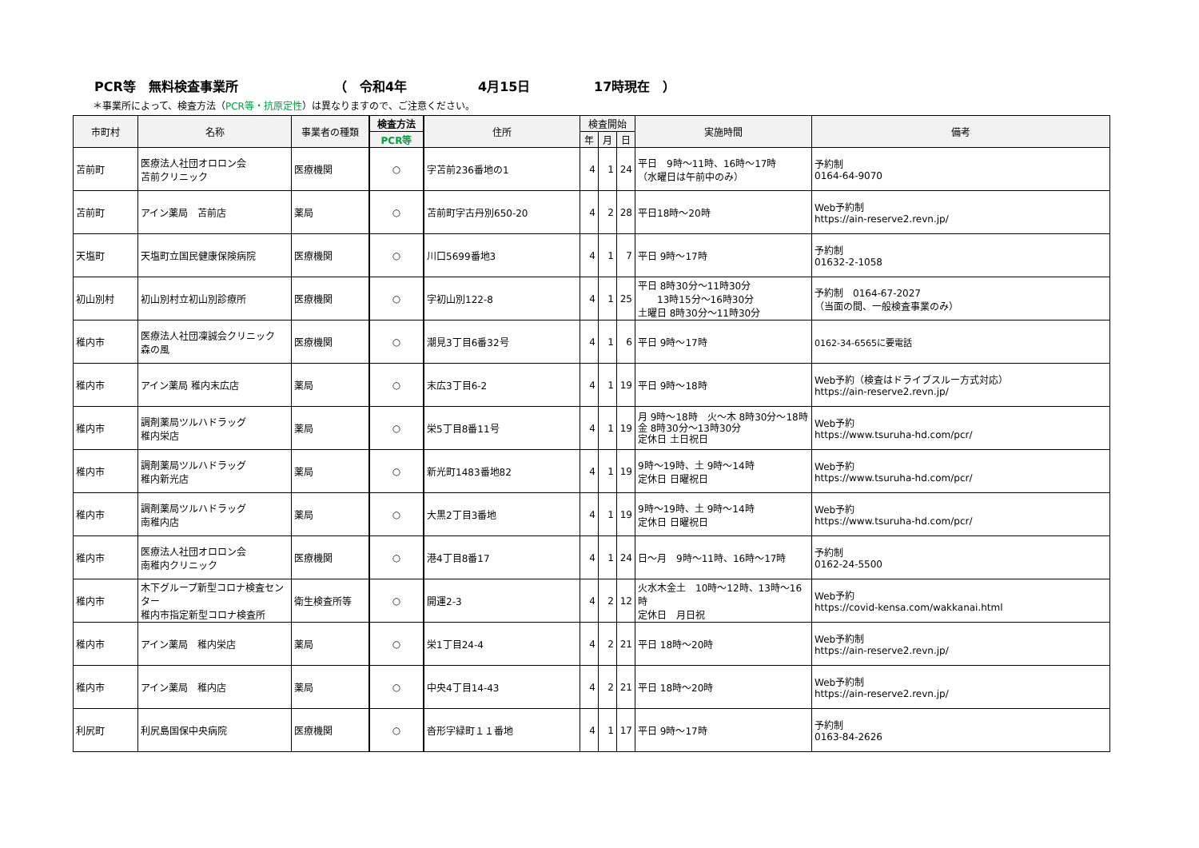PCR等　無料検査事業所 （　令和4年 4月15日 17時現在　）
＊事業所によって、検査方法（PCR等・抗原定性）は異なりますので、ご注意ください。
| 市町村 | 名称 | 事業者の種類 | 検査方法 | 住所 | 検査開始 | | | 実施時間 | 備考 |
| --- | --- | --- | --- | --- | --- | --- | --- | --- | --- |
| | | | PCR等 | | 年 | 月 | 日 | | |
| 苫前町 | 医療法人社団オロロン会 苫前クリニック | 医療機関 | ○ | 字苫前236番地の1 | 4 | 1 | 24 | 平日 9時～11時、16時～17時 （水曜日は午前中のみ） | 予約制 0164-64-9070 |
| 苫前町 | アイン薬局 苫前店 | 薬局 | ○ | 苫前町字古丹別650-20 | 4 | 2 | 28 | 平日18時～20時 | Web予約制 https://ain-reserve2.revn.jp/ |
| 天塩町 | 天塩町立国民健康保険病院 | 医療機関 | ○ | 川口5699番地3 | 4 | 1 | 7 | 平日 9時～17時 | 予約制 01632-2-1058 |
| 初山別村 | 初山別村立初山別診療所 | 医療機関 | ○ | 字初山別122-8 | 4 | 1 | 25 | 平日 8時30分～11時30分 13時15分～16時30分 土曜日 8時30分～11時30分 | 予約制 0164-67-2027 （当面の間、一般検査事業のみ） |
| 稚内市 | 医療法人社団凜誠会クリニック 森の風 | 医療機関 | ○ | 潮見3丁目6番32号 | 4 | 1 | 6 | 平日 9時～17時 | 0162-34-6565に要電話 |
| 稚内市 | アイン薬局 稚内末広店 | 薬局 | ○ | 末広3丁目6-2 | 4 | 1 | 19 | 平日 9時～18時 | Web予約（検査はドライブスルー方式対応） https://ain-reserve2.revn.jp/ |
| 稚内市 | 調剤薬局ツルハドラッグ 稚内栄店 | 薬局 | ○ | 栄5丁目8番11号 | 4 | 1 | 19 | 月 9時～18時 火～木 8時30分～18時 金 8時30分～13時30分 定休日 土日祝日 | Web予約 https://www.tsuruha-hd.com/pcr/ |
| 稚内市 | 調剤薬局ツルハドラッグ 稚内新光店 | 薬局 | ○ | 新光町1483番地82 | 4 | 1 | 19 | 9時～19時、土 9時～14時 定休日 日曜祝日 | Web予約 https://www.tsuruha-hd.com/pcr/ |
| 稚内市 | 調剤薬局ツルハドラッグ 南稚内店 | 薬局 | ○ | 大黒2丁目3番地 | 4 | 1 | 19 | 9時～19時、土 9時～14時 定休日 日曜祝日 | Web予約 https://www.tsuruha-hd.com/pcr/ |
| 稚内市 | 医療法人社団オロロン会 南稚内クリニック | 医療機関 | ○ | 港4丁目8番17 | 4 | 1 | 24 | 日～月 9時～11時、16時～17時 | 予約制 0162-24-5500 |
| 稚内市 | 木下グループ新型コロナ検査センター 稚内市指定新型コロナ検査所 | 衛生検査所等 | ○ | 開運2-3 | 4 | 2 | 12 | 火水木金土 10時～12時、13時～16時 定休日 月日祝 | Web予約 https://covid-kensa.com/wakkanai.html |
| 稚内市 | アイン薬局 稚内栄店 | 薬局 | ○ | 栄1丁目24-4 | 4 | 2 | 21 | 平日 18時～20時 | Web予約制 https://ain-reserve2.revn.jp/ |
| 稚内市 | アイン薬局 稚内店 | 薬局 | ○ | 中央4丁目14-43 | 4 | 2 | 21 | 平日 18時～20時 | Web予約制 https://ain-reserve2.revn.jp/ |
| 利尻町 | 利尻島国保中央病院 | 医療機関 | ○ | 沓形字緑町１１番地 | 4 | 1 | 17 | 平日 9時～17時 | 予約制 0163-84-2626 |